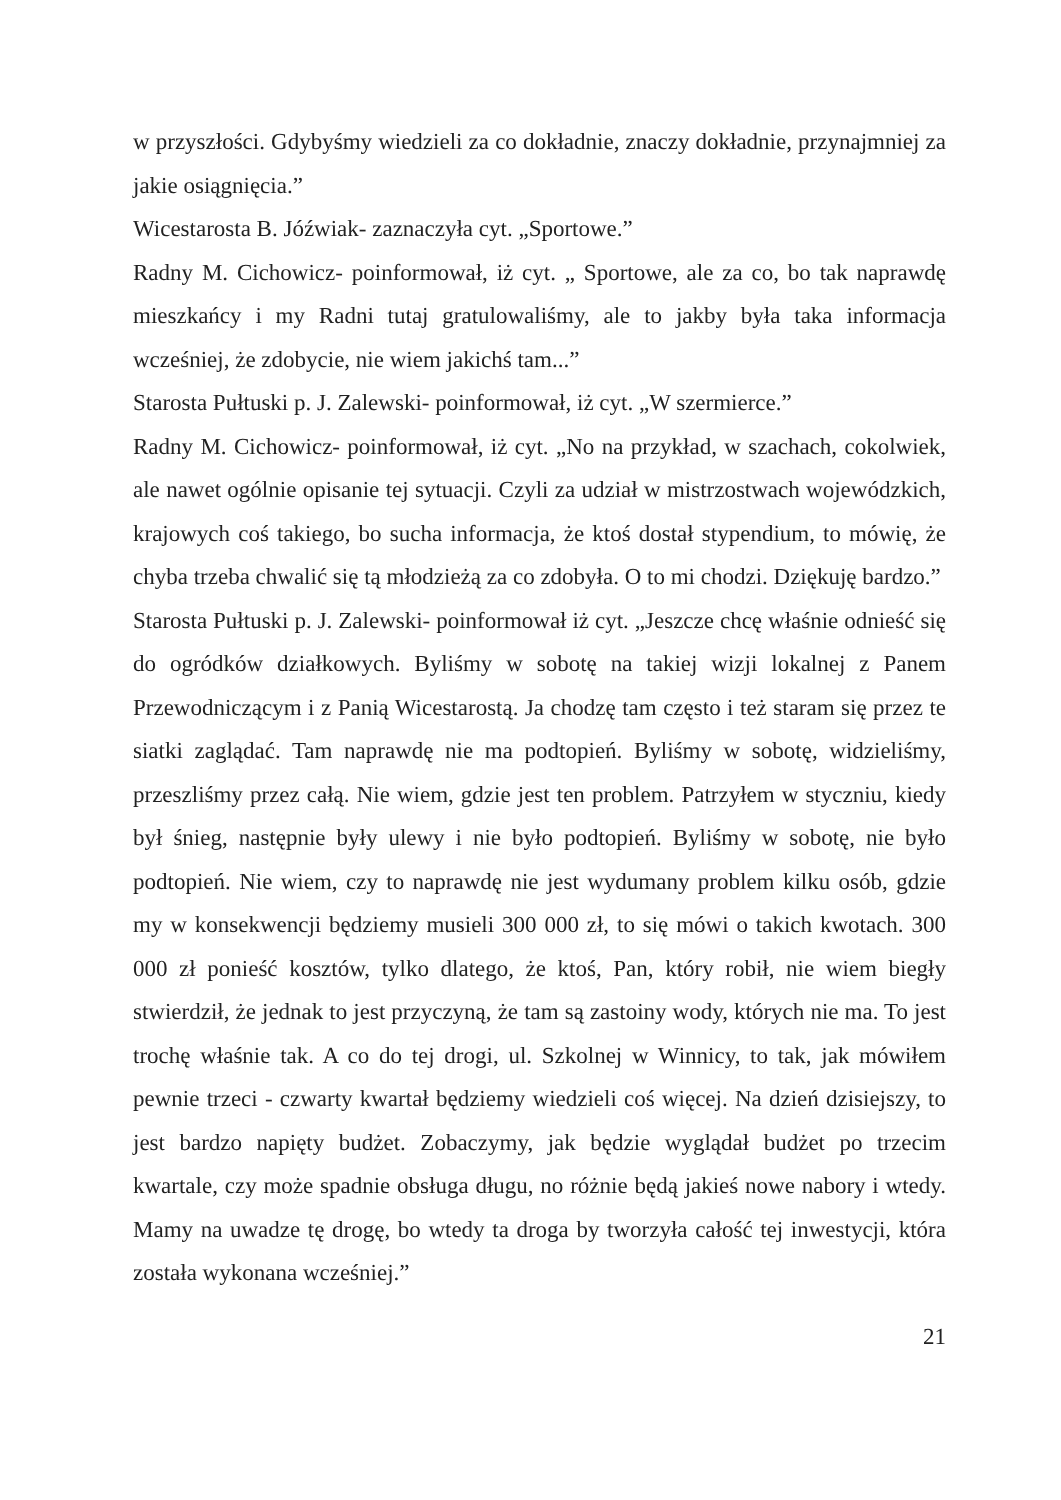w przyszłości. Gdybyśmy wiedzieli za co dokładnie, znaczy dokładnie, przynajmniej za jakie osiągnięcia.”
Wicestarosta B. Jóźwiak- zaznaczyła cyt. „Sportowe.”
Radny M. Cichowicz- poinformował, iż cyt. „ Sportowe, ale za co, bo tak naprawdę mieszkańcy i my Radni tutaj gratulowaliśmy, ale to jakby była taka informacja wcześniej, że zdobycie, nie wiem jakichś tam...”
Starosta Pułtuski p. J. Zalewski- poinformował, iż cyt. „W szermierce.”
Radny M. Cichowicz- poinformował, iż cyt. „No na przykład, w szachach, cokolwiek, ale nawet ogólnie opisanie tej sytuacji. Czyli za udział w mistrzostwach wojewódzkich, krajowych coś takiego, bo sucha informacja, że ktoś dostał stypendium, to mówię, że chyba trzeba chwalić się tą młodzieżą za co zdobyła. O to mi chodzi. Dziękuję bardzo.”
Starosta Pułtuski p. J. Zalewski- poinformował iż cyt. „Jeszcze chcę właśnie odnieść się do ogródków działkowych. Byliśmy w sobotę na takiej wizji lokalnej z Panem Przewodniczącym i z Panią Wicestarostą. Ja chodzę tam często i też staram się przez te siatki zaglądać. Tam naprawdę nie ma podtopień. Byliśmy w sobotę, widzieliśmy, przeszliśmy przez całą. Nie wiem, gdzie jest ten problem. Patrzyłem w styczniu, kiedy był śnieg, następnie były ulewy i nie było podtopień. Byliśmy w sobotę, nie było podtopień. Nie wiem, czy to naprawdę nie jest wydumany problem kilku osób, gdzie my w konsekwencji będziemy musieli 300 000 zł, to się mówi o takich kwotach. 300 000 zł ponieść kosztów, tylko dlatego, że ktoś, Pan, który robił, nie wiem biegły stwierdził, że jednak to jest przyczyną, że tam są zastoiny wody, których nie ma. To jest trochę właśnie tak. A co do tej drogi, ul. Szkolnej w Winnicy, to tak, jak mówiłem pewnie trzeci - czwarty kwartał będziemy wiedzieli coś więcej. Na dzień dzisiejszy, to jest bardzo napięty budżet. Zobaczymy, jak będzie wyglądał budżet po trzecim kwartale, czy może spadnie obsługa długu, no różnie będą jakieś nowe nabory i wtedy. Mamy na uwadze tę drogę, bo wtedy ta droga by tworzyła całość tej inwestycji, która została wykonana wcześniej.”
21